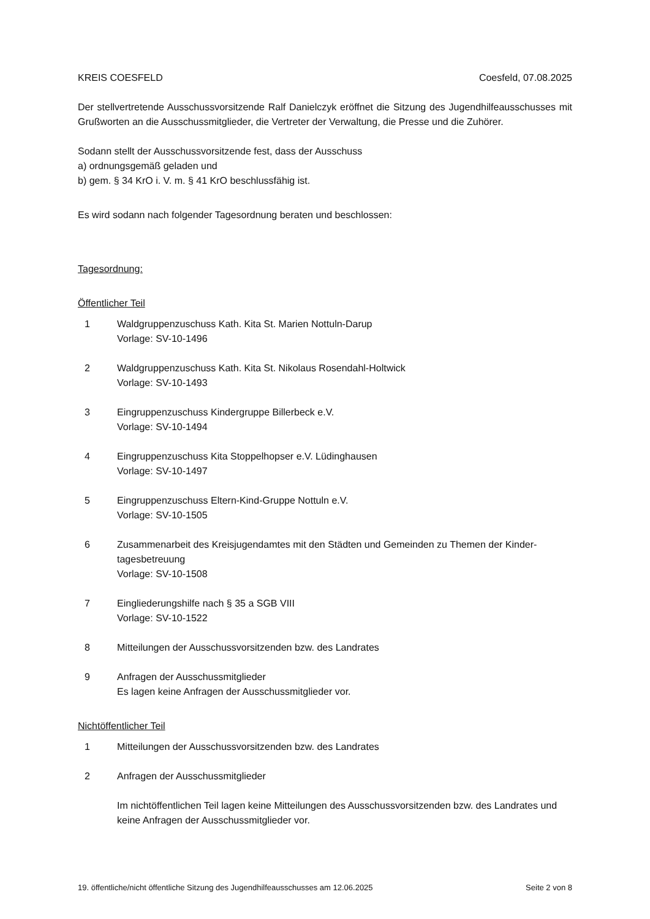KREIS COESFELD Coesfeld, 07.08.2025
Der stellvertretende Ausschussvorsitzende Ralf Danielczyk eröffnet die Sitzung des Jugendhilfeausschusses mit Grußworten an die Ausschussmitglieder, die Vertreter der Verwaltung, die Presse und die Zuhörer.
Sodann stellt der Ausschussvorsitzende fest, dass der Ausschuss
a) ordnungsgemäß geladen und
b) gem. § 34 KrO i. V. m. § 41 KrO beschlussfähig ist.
Es wird sodann nach folgender Tagesordnung beraten und beschlossen:
Tagesordnung:
Öffentlicher Teil
1 Waldgruppenzuschuss Kath. Kita St. Marien Nottuln-Darup
Vorlage: SV-10-1496
2 Waldgruppenzuschuss Kath. Kita St. Nikolaus Rosendahl-Holtwick
Vorlage: SV-10-1493
3 Eingruppenzuschuss Kindergruppe Billerbeck e.V.
Vorlage: SV-10-1494
4 Eingruppenzuschuss Kita Stoppelhopser e.V. Lüdinghausen
Vorlage: SV-10-1497
5 Eingruppenzuschuss Eltern-Kind-Gruppe Nottuln e.V.
Vorlage: SV-10-1505
6 Zusammenarbeit des Kreisjugendamtes mit den Städten und Gemeinden zu Themen der Kinder-
tagesbetreuung
Vorlage: SV-10-1508
7 Eingliederungshilfe nach § 35 a SGB VIII
Vorlage: SV-10-1522
8 Mitteilungen der Ausschussvorsitzenden bzw. des Landrates
9 Anfragen der Ausschussmitglieder
Es lagen keine Anfragen der Ausschussmitglieder vor.
Nichtöffentlicher Teil
1 Mitteilungen der Ausschussvorsitzenden bzw. des Landrates
2 Anfragen der Ausschussmitglieder
Im nichtöffentlichen Teil lagen keine Mitteilungen des Ausschussvorsitzenden bzw. des Landrates und keine Anfragen der Ausschussmitglieder vor.
19. öffentliche/nicht öffentliche Sitzung des Jugendhilfeausschusses am 12.06.2025 Seite 2 von 8